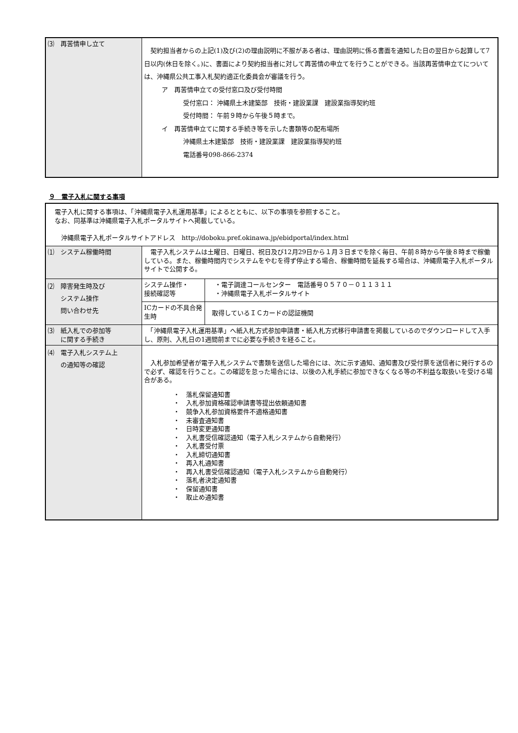| ⑶ 再苦情申し立て | 契約担当者からの上記(1)及び(2)の理由説明に不服がある者は、理由説明に係る書面を通知した日の翌日から起算して7日以内(休日を除く。)に、書面により契約担当者に対して再苦情の申立てを行うことができる。当該再苦情申立てについては、沖縄県公共工事入札契約適正化委員会が審議を行う。 ア 再苦情申立ての受付窓口及び受付時間 受付窓口： 沖縄県土木建築部 技術・建設業課 建設業指導契約班 受付時間： 午前９時から午後５時まで。 イ 再苦情申立てに関する手続き等を示した書類等の配布場所 沖縄県土木建築部 技術・建設業課 建設業指導契約班 電話番号098-866-2374 |
９　電子入札に関する事項
| 電子入札に関する事項は、「沖縄県電子入札運用基準」によるとともに、以下の事項を参照すること。 なお、同基準は沖縄県電子入札ポータルサイトへ掲載している。 沖縄県電子入札ポータルサイトアドレス http://doboku.pref.okinawa.jp/ebidportal/index.html | | |
| ⑴ システム稼働時間 | 電子入札システムは土曜日、日曜日、祝日及び12月29日から１月３日までを除く毎日、午前８時から午後８時まで稼働している。また、稼働時間内でシステムをやむを得ず停止する場合、稼働時間を延長する場合は、沖縄県電子入札ポータルサイトで公開する。 | |
| ⑵ 障害発生時及び システム操作 問い合わせ先 | システム操作・ 接続確認等 | ・電子調達コールセンター 電話番号０５７０－０１１３１１ ・沖縄県電子入札ポータルサイト |
| | ICカードの不具合発生時 | 取得しているＩＣカードの認証機関 |
| ⑶ 紙入札での参加等 に関する手続き | 「沖縄県電子入札運用基準」へ紙入札方式参加申請書・紙入札方式移行申請書を掲載しているのでダウンロードして入手し、原則、入札日の1週間前までに必要な手続きを経ること。 | |
| ⑷ 電子入札システム上 の通知等の確認 | 入札参加希望者が電子入札システムで書類を送信した場合には、次に示す通知、通知書及び受付票を送信者に発行するので必ず、確認を行うこと。この確認を怠った場合には、以後の入札手続に参加できなくなる等の不利益な取扱いを受ける場合がある。 ・ 落札保留通知書 ・ 入札参加資格確認申請書等提出依頼通知書 ・ 競争入札参加資格要件不適格通知書 ・ 未審査通知書 ・ 日時変更通知書 ・ 入札書受信確認通知（電子入札システムから自動発行） ・ 入札書受付票 ・ 入札締切通知書 ・ 再入札通知書 ・ 再入札書受信確認通知（電子入札システムから自動発行） ・ 落札者決定通知書 ・ 保留通知書 ・ 取止め通知書 | |